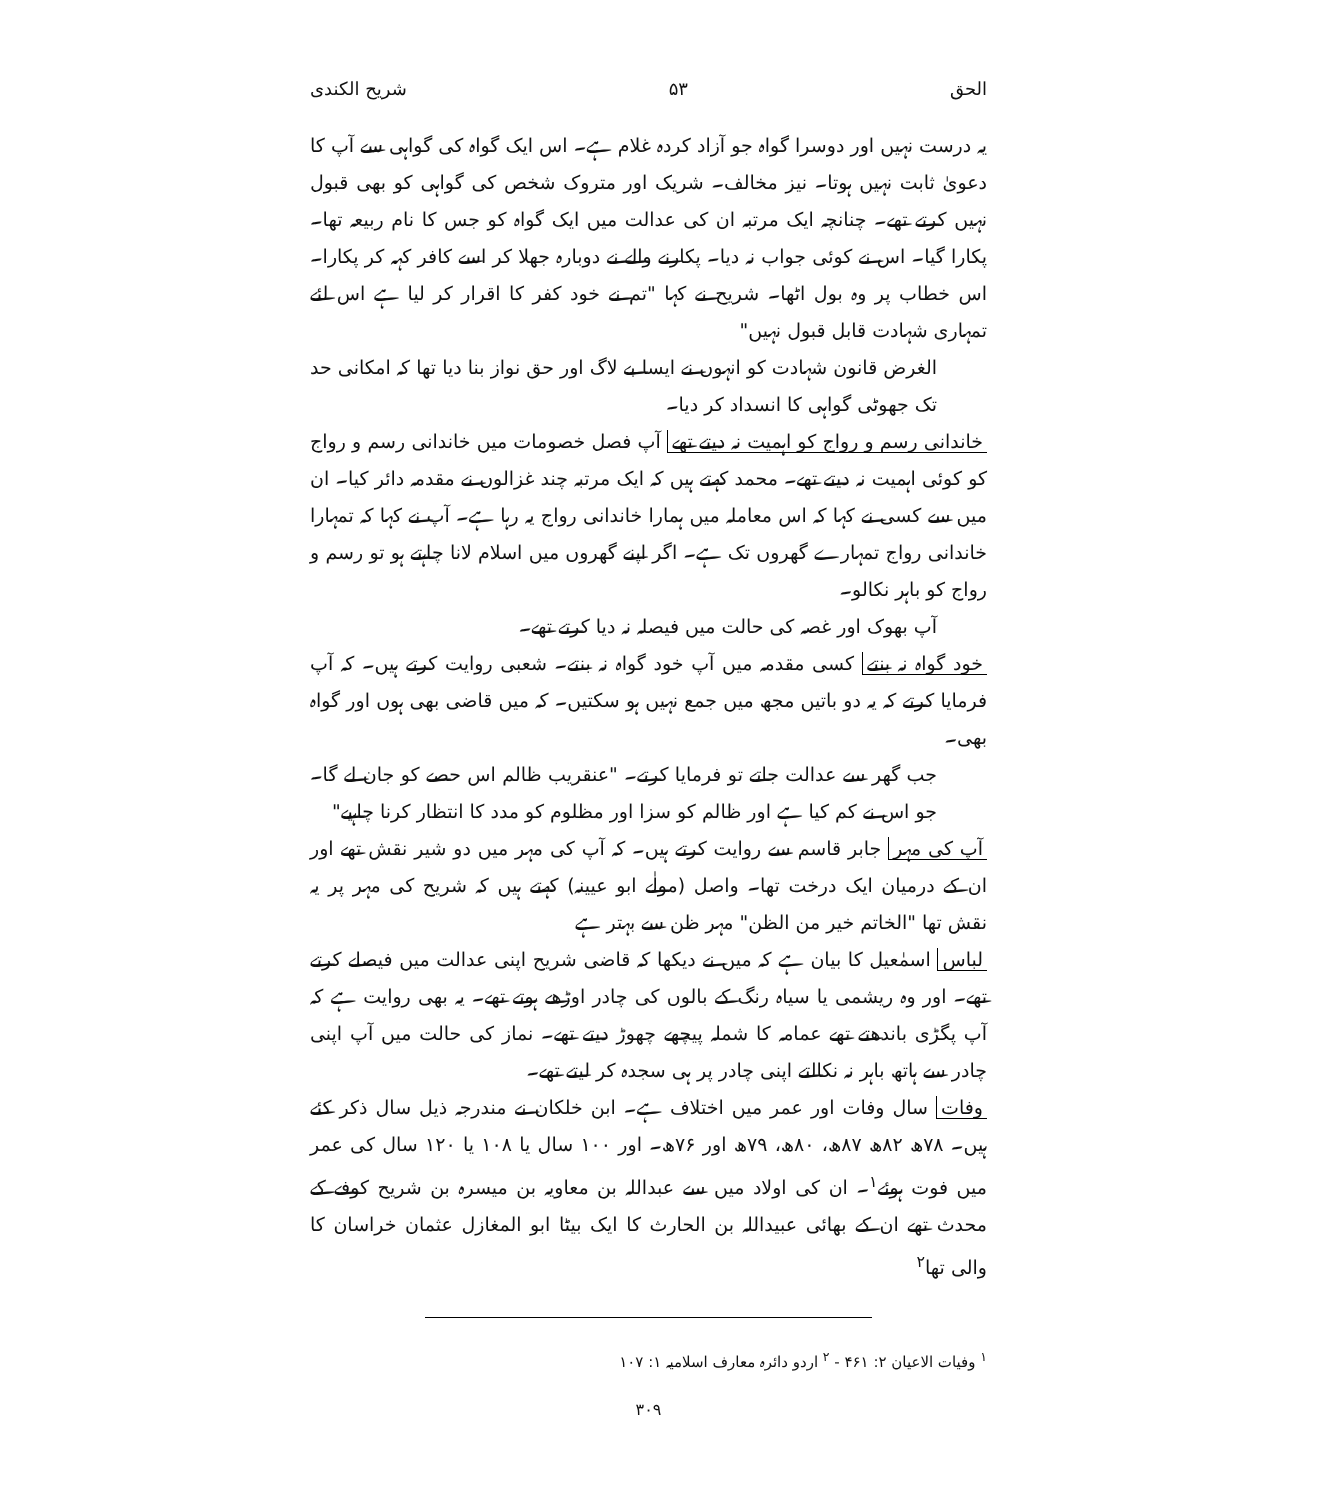الحق ۵۳ شریح الکندی
یہ درست نہیں اور دوسرا گواہ جو آزاد کردہ غلام ہے۔ اس ایک گواہ کی گواہی سے آپ کا دعویٰ ثابت نہیں ہوتا۔ نیز مخالف۔ شریک اور متروک شخص کی گواہی کو بھی قبول نہیں کرتے تھے۔ چنانچہ ایک مرتبہ ان کی عدالت میں ایک گواہ کو جس کا نام ربیعہ تھا۔ پکارا گیا۔ اس نے کوئی جواب نہ دیا۔ پکارنے والے نے دوبارہ جھلا کر اسے کافر کہہ کر پکارا۔ اس خطاب پر وہ بول اٹھا۔ شریح نے کہا "تم نے خود کفر کا اقرار کر لیا ہے اس لئے تمہاری شہادت قابل قبول نہیں"
الغرض قانون شہادت کو انہوں نے ایسا بے لاگ اور حق نواز بنا دیا تھا کہ امکانی حد تک جھوٹی گواہی کا انسداد کر دیا۔
خاندانی رسم و رواج کو اہمیت نہ دیتے تھے آپ فصل خصومات میں خاندانی رسم و رواج کو کوئی اہمیت نہ دیتے تھے۔ محمد کہتے ہیں کہ ایک مرتبہ چند غزالوں نے مقدمہ دائر کیا۔ ان میں سے کسی نے کہا کہ اس معاملہ میں ہمارا خاندانی رواج یہ رہا ہے۔ آپ نے کہا کہ تمہارا خاندانی رواج تمہارے گھروں تک ہے۔ اگر اپنے گھروں میں اسلام لانا چاہتے ہو تو رسم و رواج کو باہر نکالو۔
آپ بھوک اور غصہ کی حالت میں فیصلہ نہ دیا کرتے تھے۔
خود گواہ نہ بنتے کسی مقدمہ میں آپ خود گواہ نہ بنتے۔ شعبی روایت کرتے ہیں۔ کہ آپ فرمایا کرتے کہ یہ دو باتیں مجھ میں جمع نہیں ہو سکتیں۔ کہ میں قاضی بھی ہوں اور گواہ بھی۔
جب گھر سے عدالت جاتے تو فرمایا کرتے۔ "عنقریب ظالم اس حصے کو جان لے گا۔ جو اس نے کم کیا ہے اور ظالم کو سزا اور مظلوم کو مدد کا انتظار کرنا چاہیے"
آپ کی مہر جابر قاسم سے روایت کرتے ہیں۔ کہ آپ کی مہر میں دو شیر نقش تھے اور ان کے درمیان ایک درخت تھا۔ واصل (مولٰے ابو عیینہ) کہتے ہیں کہ شریح کی مہر پر یہ نقش تھا "الخاتم خیر من الظن" مہر ظن سے بہتر ہے
لباس اسمٰعیل کا بیان ہے کہ میں نے دیکھا کہ قاضی شریح اپنی عدالت میں فیصلے کرتے تھے۔ اور وہ ریشمی یا سیاہ رنگ کے بالوں کی چادر اوڑھے ہوتے تھے۔ یہ بھی روایت ہے کہ آپ پگڑی باندھتے تھے عمامہ کا شملہ پیچھے چھوڑ دیتے تھے۔ نماز کی حالت میں آپ اپنی چادر سے ہاتھ باہر نہ نکالتے اپنی چادر پر ہی سجدہ کر لیتے تھے۔
وفات سال وفات اور عمر میں اختلاف ہے۔ ابن خلکان نے مندرجہ ذیل سال ذکر کئے ہیں۔ ۷۸ھ ۸۲ھ ۸۷ھ، ۸۰ھ، ۷۹ھ اور ۷۶ھ۔ اور ۱۰۰ سال یا ۱۰۸ یا ۱۲۰ سال کی عمر میں فوت ہوئے<sup>۱</sup>۔ ان کی اولاد میں سے عبداللہ بن معاویہ بن میسرہ بن شریح کوفے کے محدث تھے ان کے بھائی عبیداللہ بن الحارث کا ایک بیٹا ابو المغازل عثمان خراسان کا والی تھا<sup>۲</sup>
<sup>۱</sup> وفیات الاعیان ۲: ۴۶۱ - <sup>۲</sup> اردو دائرہ معارف اسلامیہ ۱: ۱۰۷
۳۰۹